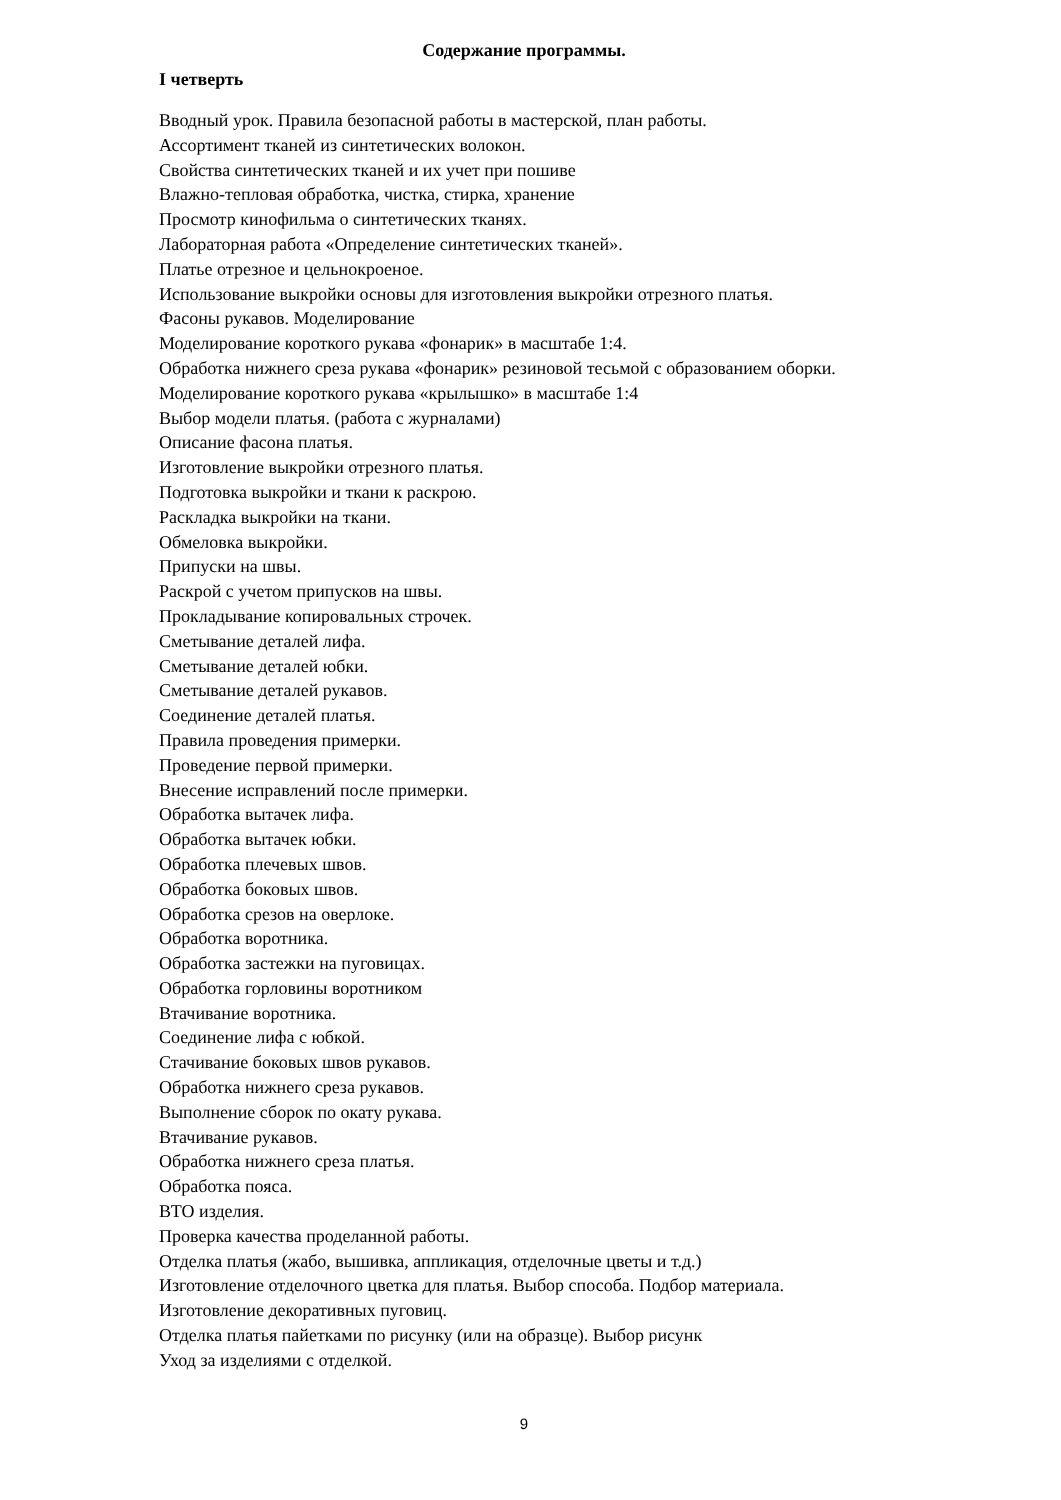Содержание программы.
I четверть
Вводный урок. Правила безопасной работы в мастерской, план работы.
Ассортимент тканей из синтетических волокон.
Свойства синтетических тканей и их учет при пошиве
Влажно-тепловая обработка, чистка, стирка, хранение
Просмотр кинофильма о синтетических тканях.
Лабораторная работа «Определение синтетических тканей».
Платье отрезное и цельнокроеное.
Использование выкройки основы для изготовления выкройки отрезного платья.
Фасоны рукавов. Моделирование
Моделирование короткого рукава «фонарик» в масштабе 1:4.
Обработка нижнего среза рукава «фонарик» резиновой тесьмой с образованием оборки.
Моделирование короткого рукава «крылышко» в масштабе 1:4
Выбор модели платья. (работа с журналами)
Описание фасона платья.
Изготовление выкройки отрезного платья.
Подготовка выкройки и ткани к раскрою.
Раскладка выкройки на ткани.
Обмеловка выкройки.
Припуски на швы.
Раскрой с учетом припусков на швы.
Прокладывание копировальных строчек.
Сметывание деталей лифа.
Сметывание деталей юбки.
Сметывание деталей рукавов.
Соединение деталей платья.
Правила проведения примерки.
Проведение первой примерки.
Внесение исправлений после примерки.
Обработка вытачек лифа.
Обработка вытачек юбки.
Обработка плечевых швов.
Обработка боковых швов.
Обработка срезов на оверлоке.
Обработка воротника.
Обработка застежки на пуговицах.
Обработка горловины воротником
Втачивание воротника.
Соединение лифа с юбкой.
Стачивание боковых швов рукавов.
Обработка нижнего среза рукавов.
Выполнение сборок по окату рукава.
Втачивание рукавов.
Обработка нижнего среза платья.
Обработка пояса.
ВТО изделия.
Проверка качества проделанной работы.
Отделка платья (жабо, вышивка, аппликация, отделочные цветы и т.д.)
Изготовление отделочного цветка для платья. Выбор способа. Подбор материала.
Изготовление декоративных пуговиц.
Отделка платья пайетками по рисунку (или на образце). Выбор рисунк
Уход за изделиями с отделкой.
9